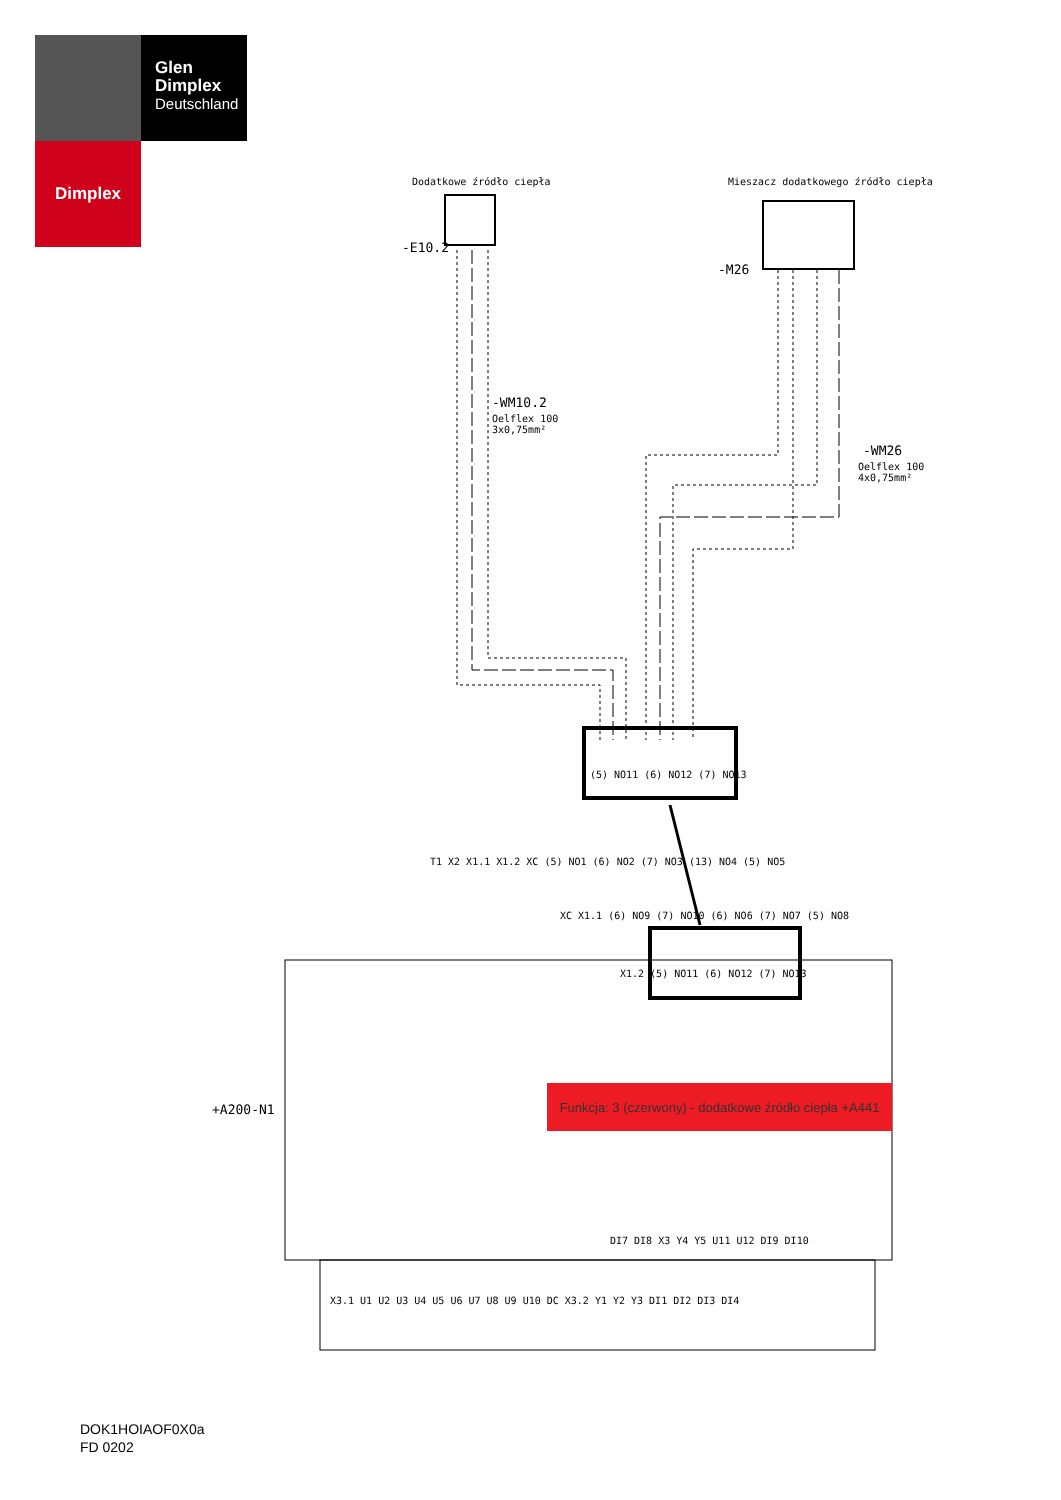Glen
Dimplex
Deutschland
Dimplex
Dodatkowe źródło ciepła
Mieszacz dodatkowego źródło ciepła
-E10.2
-M26
-WM10.2
Oelflex 100
3x0,75mm²
-WM26
Oelflex 100
4x0,75mm²
+A200-N1
Funkcja: 3 (czerwony) - dodatkowe źródło ciepła +A441
(5) NO11 (6) NO12 (7) NO13
T1 X2 X1.1 X1.2 XC (5) NO1 (6) NO2 (7) NO3 (13) NO4 (5) NO5
XC X1.1 (6) NO9 (7) NO10 (6) NO6 (7) NO7 (5) NO8
X1.2 (5) NO11 (6) NO12 (7) NO13
DI7 DI8 X3 Y4 Y5 U11 U12 DI9 DI10
X3.1 U1 U2 U3 U4 U5 U6 U7 U8 U9 U10 DC X3.2 Y1 Y2 Y3 DI1 DI2 DI3 DI4
DOK1HOIAOF0X0a
FD 0202